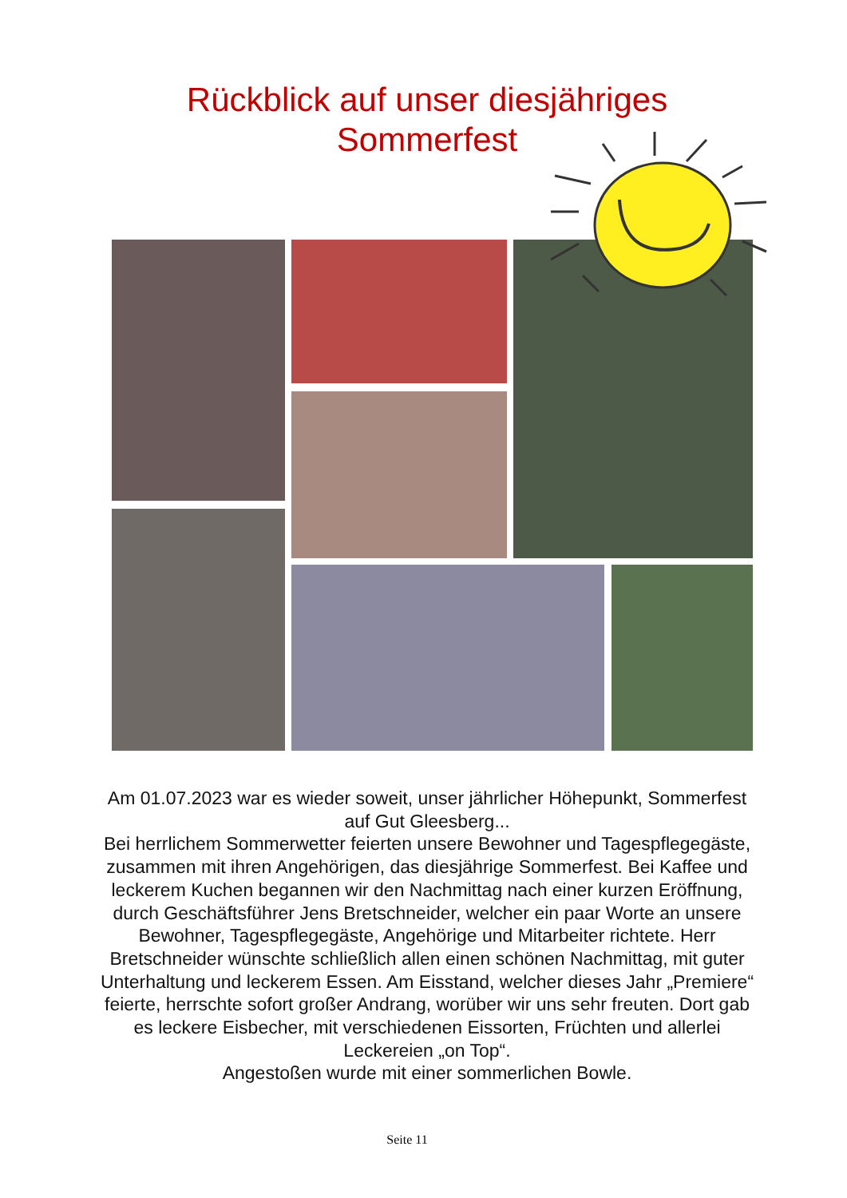Rückblick auf unser diesjähriges
Sommerfest
Am 01.07.2023 war es wieder soweit, unser jährlicher Höhepunkt, Sommerfest auf Gut Gleesberg...
Bei herrlichem Sommerwetter feierten unsere Bewohner und Tagespflegegäste, zusammen mit ihren Angehörigen, das diesjährige Sommerfest. Bei Kaffee und leckerem Kuchen begannen wir den Nachmittag nach einer kurzen Eröffnung, durch Geschäftsführer Jens Bretschneider, welcher ein paar Worte an unsere Bewohner, Tagespflegegäste, Angehörige und Mitarbeiter richtete. Herr Bretschneider wünschte schließlich allen einen schönen Nachmittag, mit guter Unterhaltung und leckerem Essen. Am Eisstand, welcher dieses Jahr „Premiere“ feierte, herrschte sofort großer Andrang, worüber wir uns sehr freuten. Dort gab es leckere Eisbecher, mit verschiedenen Eissorten, Früchten und allerlei Leckereien „on Top“.
Angestoßen wurde mit einer sommerlichen Bowle.
Seite 11